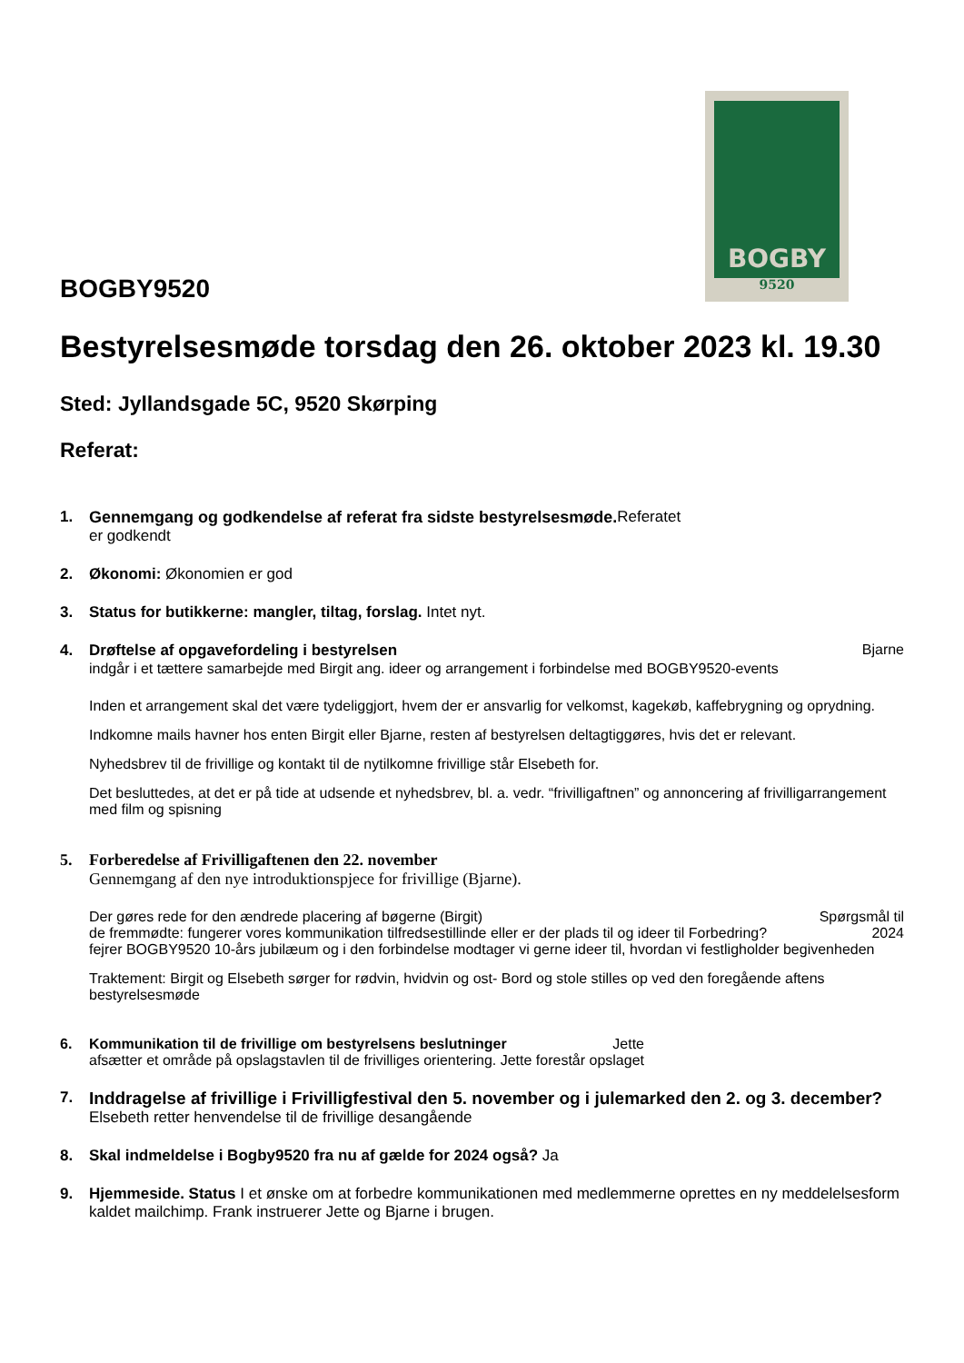BOGBY
9520
BOGBY9520
Bestyrelsesmøde torsdag den 26. oktober 2023 kl. 19.30
Sted: Jyllandsgade 5C, 9520 Skørping
Referat:
1. Gennemgang og godkendelse af referat fra sidste bestyrelsesmøde. Referatet
er godkendt
2. Økonomi: Økonomien er god
3. Status for butikkerne: mangler, tiltag, forslag. Intet nyt.
4. Drøftelse af opgavefordeling i bestyrelsen Bjarne
indgår i et tættere samarbejde med Birgit ang. ideer og arrangement i forbindelse med BOGBY9520-events
Inden et arrangement skal det være tydeliggjort, hvem der er ansvarlig for velkomst, kagekøb, kaffebrygning og oprydning.
Indkomne mails havner hos enten Birgit eller Bjarne, resten af bestyrelsen deltagtiggøres, hvis det er relevant.
Nyhedsbrev til de frivillige og kontakt til de nytilkomne frivillige står Elsebeth for.
Det besluttedes, at det er på tide at udsende et nyhedsbrev, bl. a. vedr. “frivilligaftnen” og annoncering af frivilligarrangement med film og spisning
5. Forberedelse af Frivilligaftenen den 22. november
Gennemgang af den nye introduktionspjece for frivillige (Bjarne).
Der gøres rede for den ændrede placering af bøgerne (Birgit) Spørgsmål til
de fremmødte: fungerer vores kommunikation tilfredsestillinde eller er der plads til og ideer til Forbedring? 2024
fejrer BOGBY9520 10-års jubilæum og i den forbindelse modtager vi gerne ideer til, hvordan vi festligholder begivenheden
Traktement: Birgit og Elsebeth sørger for rødvin, hvidvin og ost- Bord og stole stilles op ved den foregående aftens bestyrelsesmøde
6. Kommunikation til de frivillige om bestyrelsens beslutninger Jette
afsætter et område på opslagstavlen til de frivilliges orientering. Jette forestår opslaget
7. Inddragelse af frivillige i Frivilligfestival den 5. november og i julemarked den 2. og 3. december? Elsebeth retter henvendelse til de frivillige desangående
8. Skal indmeldelse i Bogby9520 fra nu af gælde for 2024 også? Ja
9. Hjemmeside. Status I et ønske om at forbedre kommunikationen med medlemmerne oprettes en ny meddelelsesform kaldet mailchimp. Frank instruerer Jette og Bjarne i brugen.